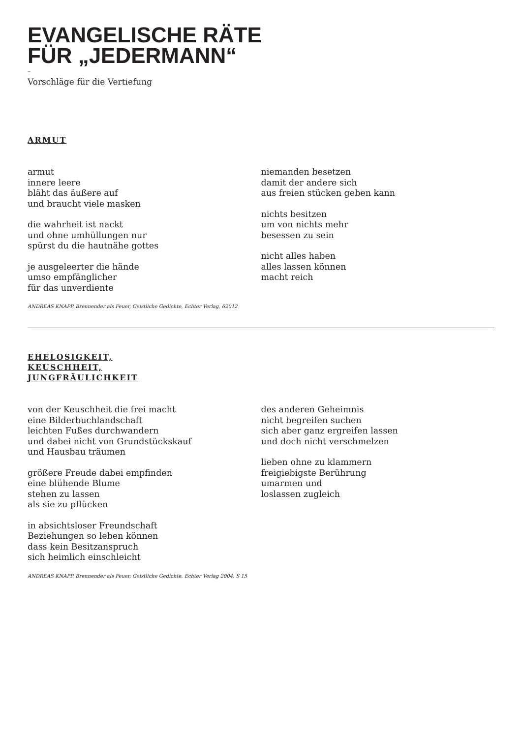EVANGELISCHE RÄTE
FÜR „JEDERMANN“
–
Vorschläge für die Vertiefung
ARMUT
armut
innere leere
bläht das äußere auf
und braucht viele masken
die wahrheit ist nackt
und ohne umhüllungen nur
spürst du die hautnähe gottes
je ausgeleerter die hände
umso empfänglicher
für das unverdiente
niemanden besetzen
damit der andere sich
aus freien stücken geben kann
nichts besitzen
um von nichts mehr
besessen zu sein
nicht alles haben
alles lassen können
macht reich
ANDREAS KNAPP, Brennender als Feuer, Geistliche Gedichte, Echter Verlag, 62012
EHELOSIGKEIT,
KEUSCHHEIT,
JUNGFRÄULICHKEIT
von der Keuschheit die frei macht
eine Bilderbuchlandschaft
leichten Fußes durchwandern
und dabei nicht von Grundstückskauf
und Hausbau träumen
größere Freude dabei empfinden
eine blühende Blume
stehen zu lassen
als sie zu pflücken
in absichtsloser Freundschaft
Beziehungen so leben können
dass kein Besitzanspruch
sich heimlich einschleicht
des anderen Geheimnis
nicht begreifen suchen
sich aber ganz ergreifen lassen
und doch nicht verschmelzen
lieben ohne zu klammern
freigiebigste Berührung
umarmen und
loslassen zugleich
ANDREAS KNAPP, Brennender als Feuer, Geistliche Gedichte, Echter Verlag 2004, S 15